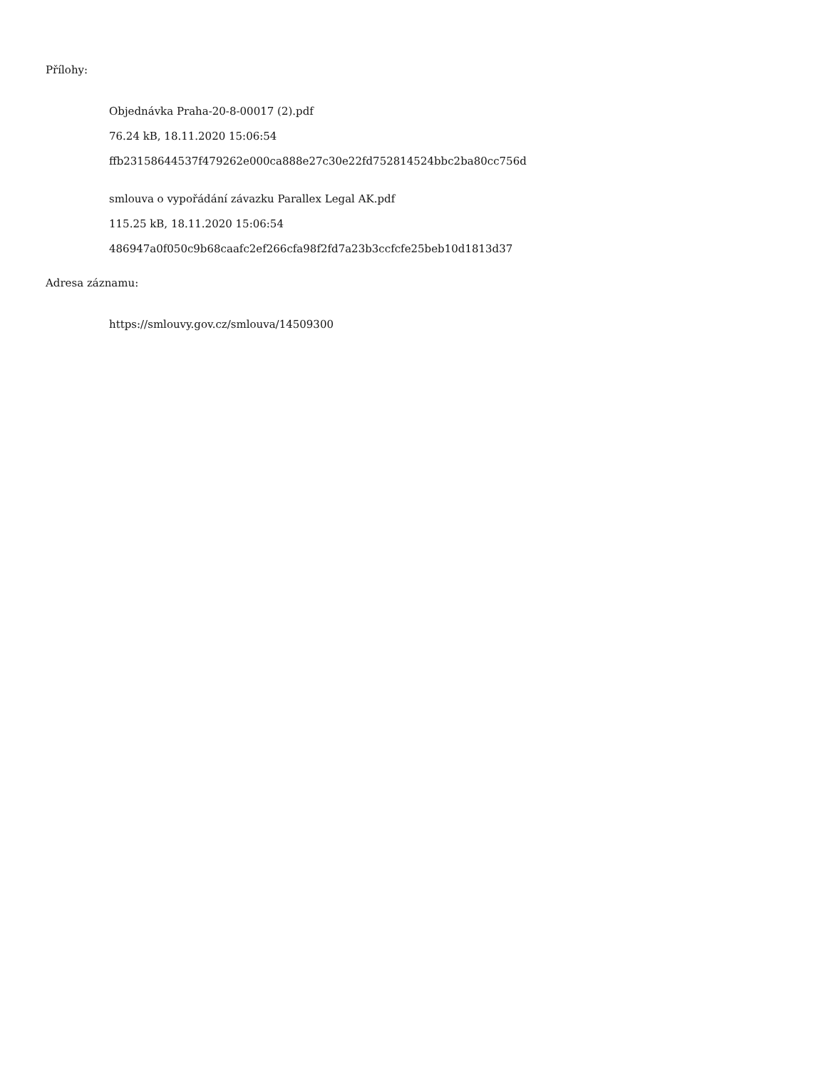Přílohy:
Objednávka Praha-20-8-00017 (2).pdf
76.24 kB, 18.11.2020 15:06:54
ffb23158644537f479262e000ca888e27c30e22fd752814524bbc2ba80cc756d
smlouva o vypořádání závazku Parallex Legal AK.pdf
115.25 kB, 18.11.2020 15:06:54
486947a0f050c9b68caafc2ef266cfa98f2fd7a23b3ccfcfe25beb10d1813d37
Adresa záznamu:
https://smlouvy.gov.cz/smlouva/14509300